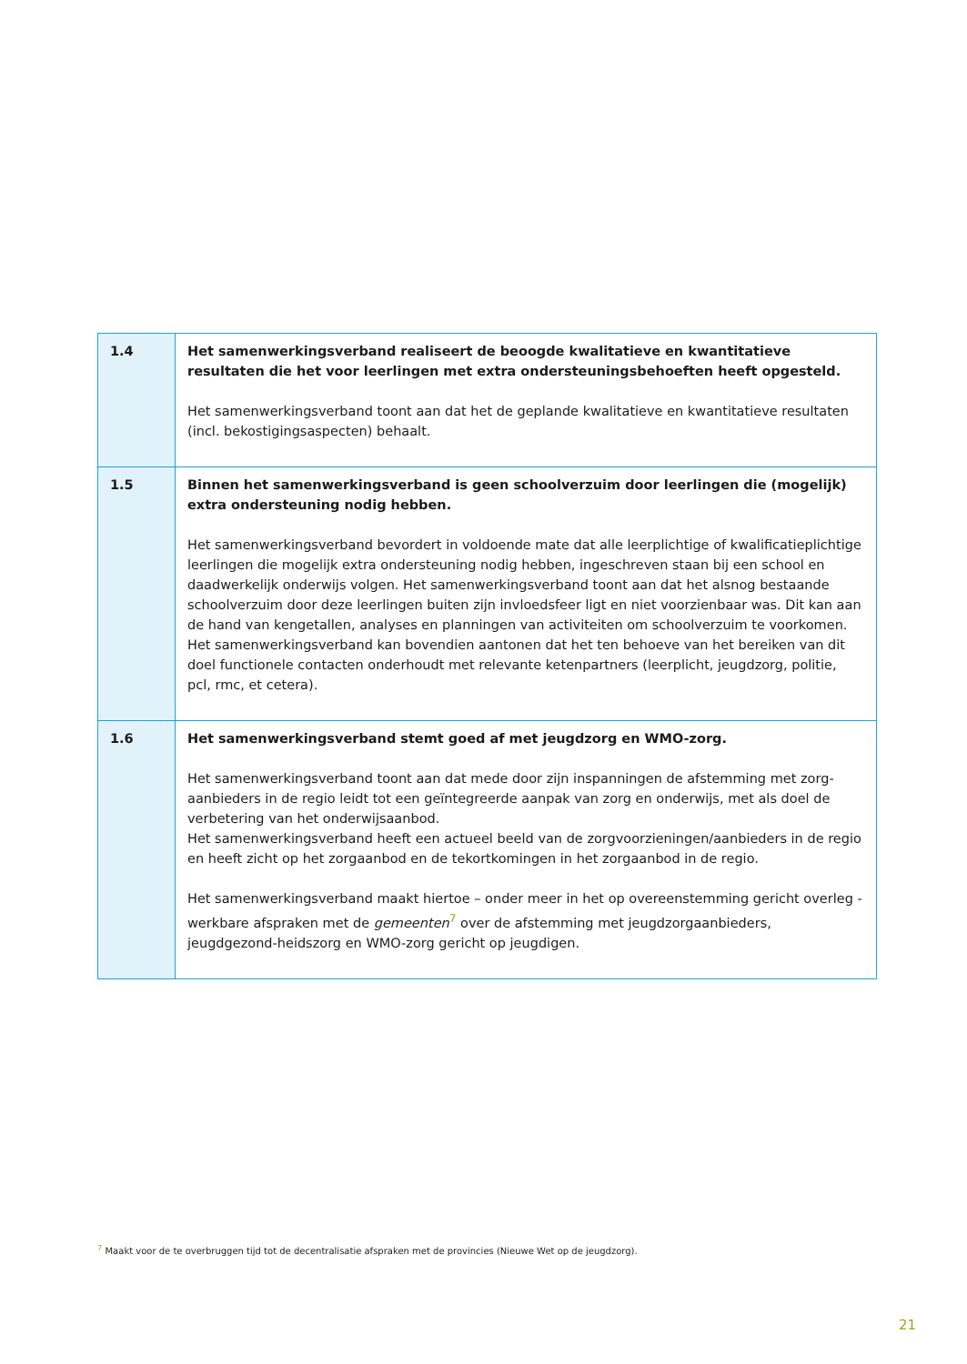| 1.4 | Het samenwerkingsverband realiseert de beoogde kwalitatieve en kwantitatieve resultaten die het voor leerlingen met extra ondersteuningsbehoeften heeft opgesteld. Het samenwerkingsverband toont aan dat het de geplande kwalitatieve en kwantitatieve resultaten (incl. bekostigingsaspecten) behaalt. |
| 1.5 | Binnen het samenwerkingsverband is geen schoolverzuim door leerlingen die (mogelijk) extra ondersteuning nodig hebben. Het samenwerkingsverband bevordert in voldoende mate dat alle leerplichtige of kwalificatieplichtige leerlingen die mogelijk extra ondersteuning nodig hebben, ingeschreven staan bij een school en daadwerkelijk onderwijs volgen. Het samenwerkingsverband toont aan dat het alsnog bestaande schoolverzuim door deze leerlingen buiten zijn invloedsfeer ligt en niet voorzienbaar was. Dit kan aan de hand van kengetallen, analyses en planningen van activiteiten om schoolverzuim te voorkomen. Het samenwerkingsverband kan bovendien aantonen dat het ten behoeve van het bereiken van dit doel functionele contacten onderhoudt met relevante ketenpartners (leerplicht, jeugdzorg, politie, pcl, rmc, et cetera). |
| 1.6 | Het samenwerkingsverband stemt goed af met jeugdzorg en WMO-zorg. Het samenwerkingsverband toont aan dat mede door zijn inspanningen de afstemming met zorg-aanbieders in de regio leidt tot een geïntegreerde aanpak van zorg en onderwijs, met als doel de verbetering van het onderwijsaanbod. Het samenwerkingsverband heeft een actueel beeld van de zorgvoorzieningen/aanbieders in de regio en heeft zicht op het zorgaanbod en de tekortkomingen in het zorgaanbod in de regio. Het samenwerkingsverband maakt hiertoe – onder meer in het op overeenstemming gericht overleg - werkbare afspraken met de gemeenten<sup>7</sup> over de afstemming met jeugdzorgaanbieders, jeugdgezond-heidszorg en WMO-zorg gericht op jeugdigen. |
<sup>7</sup> Maakt voor de te overbruggen tijd tot de decentralisatie afspraken met de provincies (Nieuwe Wet op de jeugdzorg).
21